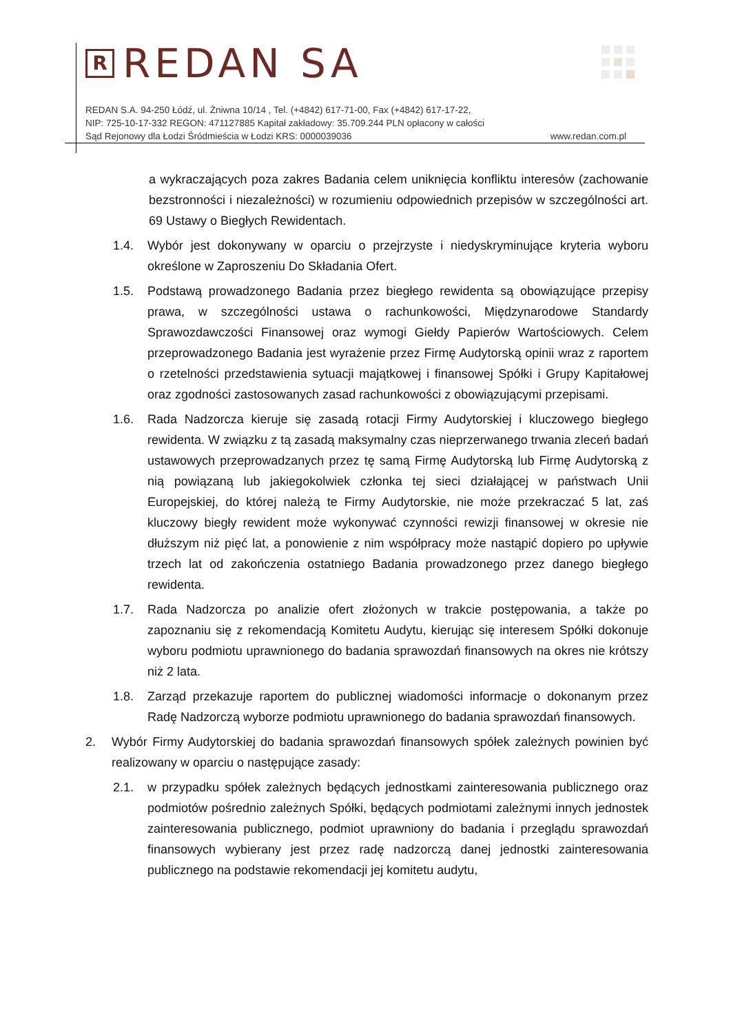R REDAN SA
REDAN S.A. 94-250 Łódź, ul. Żniwna 10/14 , Tel. (+4842) 617-71-00, Fax (+4842) 617-17-22,
NIP: 725-10-17-332 REGON: 471127885 Kapitał zakładowy: 35.709.244 PLN opłacony w całości
Sąd Rejonowy dla Łodzi Śródmieścia w Łodzi KRS: 0000039036 www.redan.com.pl
a wykraczających poza zakres Badania celem uniknięcia konfliktu interesów (zachowanie bezstronności i niezależności) w rozumieniu odpowiednich przepisów w szczególności art. 69 Ustawy o Biegłych Rewidentach.
1.4. Wybór jest dokonywany w oparciu o przejrzyste i niedyskryminujące kryteria wyboru określone w Zaproszeniu Do Składania Ofert.
1.5. Podstawą prowadzonego Badania przez biegłego rewidenta są obowiązujące przepisy prawa, w szczególności ustawa o rachunkowości, Międzynarodowe Standardy Sprawozdawczości Finansowej oraz wymogi Giełdy Papierów Wartościowych. Celem przeprowadzonego Badania jest wyrażenie przez Firmę Audytorską opinii wraz z raportem o rzetelności przedstawienia sytuacji majątkowej i finansowej Spółki i Grupy Kapitałowej oraz zgodności zastosowanych zasad rachunkowości z obowiązującymi przepisami.
1.6. Rada Nadzorcza kieruje się zasadą rotacji Firmy Audytorskiej i kluczowego biegłego rewidenta. W związku z tą zasadą maksymalny czas nieprzerwanego trwania zleceń badań ustawowych przeprowadzanych przez tę samą Firmę Audytorską lub Firmę Audytorską z nią powiązaną lub jakiegokolwiek członka tej sieci działającej w państwach Unii Europejskiej, do której należą te Firmy Audytorskie, nie może przekraczać 5 lat, zaś kluczowy biegły rewident może wykonywać czynności rewizji finansowej w okresie nie dłuższym niż pięć lat, a ponowienie z nim współpracy może nastąpić dopiero po upływie trzech lat od zakończenia ostatniego Badania prowadzonego przez danego biegłego rewidenta.
1.7. Rada Nadzorcza po analizie ofert złożonych w trakcie postępowania, a także po zapoznaniu się z rekomendacją Komitetu Audytu, kierując się interesem Spółki dokonuje wyboru podmiotu uprawnionego do badania sprawozdań finansowych na okres nie krótszy niż 2 lata.
1.8. Zarząd przekazuje raportem do publicznej wiadomości informacje o dokonanym przez Radę Nadzorczą wyborze podmiotu uprawnionego do badania sprawozdań finansowych.
2. Wybór Firmy Audytorskiej do badania sprawozdań finansowych spółek zależnych powinien być realizowany w oparciu o następujące zasady:
2.1. w przypadku spółek zależnych będących jednostkami zainteresowania publicznego oraz podmiotów pośrednio zależnych Spółki, będących podmiotami zależnymi innych jednostek zainteresowania publicznego, podmiot uprawniony do badania i przeglądu sprawozdań finansowych wybierany jest przez radę nadzorczą danej jednostki zainteresowania publicznego na podstawie rekomendacji jej komitetu audytu,